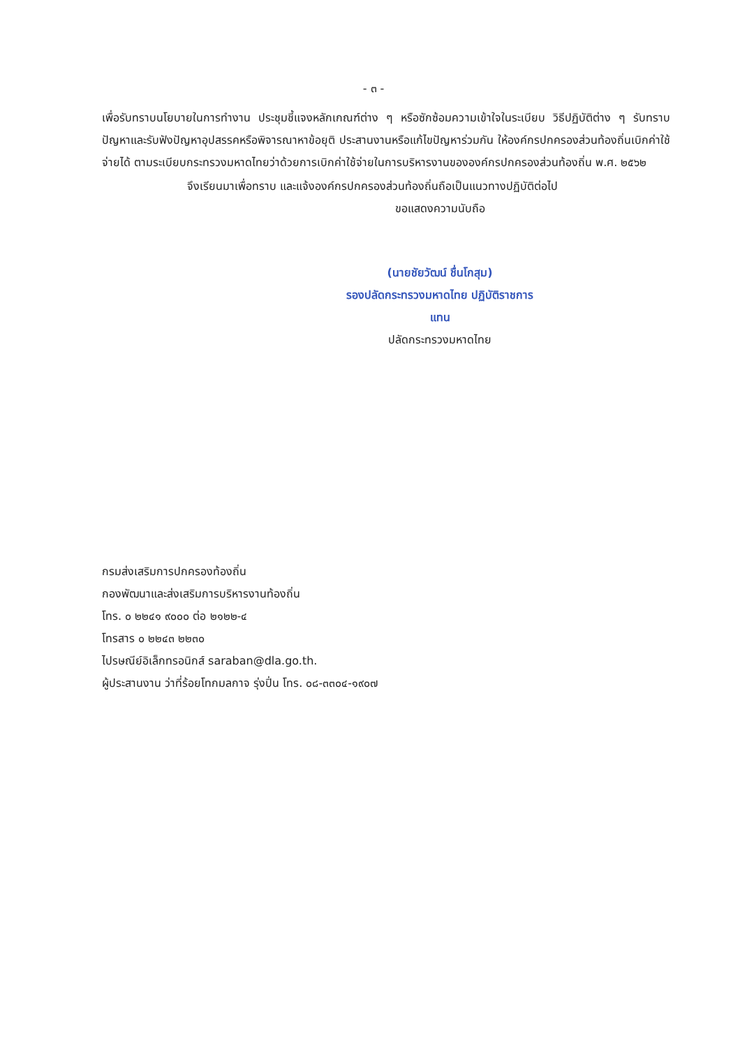- ๓ -
เพื่อรับทราบนโยบายในการทำงาน ประชุมชี้แจงหลักเกณฑ์ต่าง ๆ หรือซักซ้อมความเข้าใจในระเบียบ วิธีปฏิบัติต่าง ๆ รับทราบปัญหาและรับฟังปัญหาอุปสรรคหรือพิจารณาหาข้อยุติ ประสานงานหรือแก้ไขปัญหาร่วมกัน ให้องค์กรปกครองส่วนท้องถิ่นเบิกค่าใช้จ่ายได้ ตามระเบียบกระทรวงมหาดไทยว่าด้วยการเบิกค่าใช้จ่ายในการบริหารงานขององค์กรปกครองส่วนท้องถิ่น พ.ศ. ๒๕๖๒
จึงเรียนมาเพื่อทราบ และแจ้งองค์กรปกครองส่วนท้องถิ่นถือเป็นแนวทางปฏิบัติต่อไป
ขอแสดงความนับถือ
(นายชัยวัฒน์ ชื่นโกสุม)
รองปลัดกระทรวงมหาดไทย ปฏิบัติราชการแทน
ปลัดกระทรวงมหาดไทย
กรมส่งเสริมการปกครองท้องถิ่น
กองพัฒนาและส่งเสริมการบริหารงานท้องถิ่น
โทร. ๐ ๒๒๔๑ ๙๐๐๐ ต่อ ๒๑๒๒-๔
โทรสาร ๐ ๒๒๔๓ ๒๒๓๐
ไปรษณีย์อิเล็กทรอนิกส์ saraban@dla.go.th.
ผู้ประสานงาน ว่าที่ร้อยโทกมลกาจ รุ่งปิ่น โทร. ๐๘-๓๓๐๔-๑๙๐๗